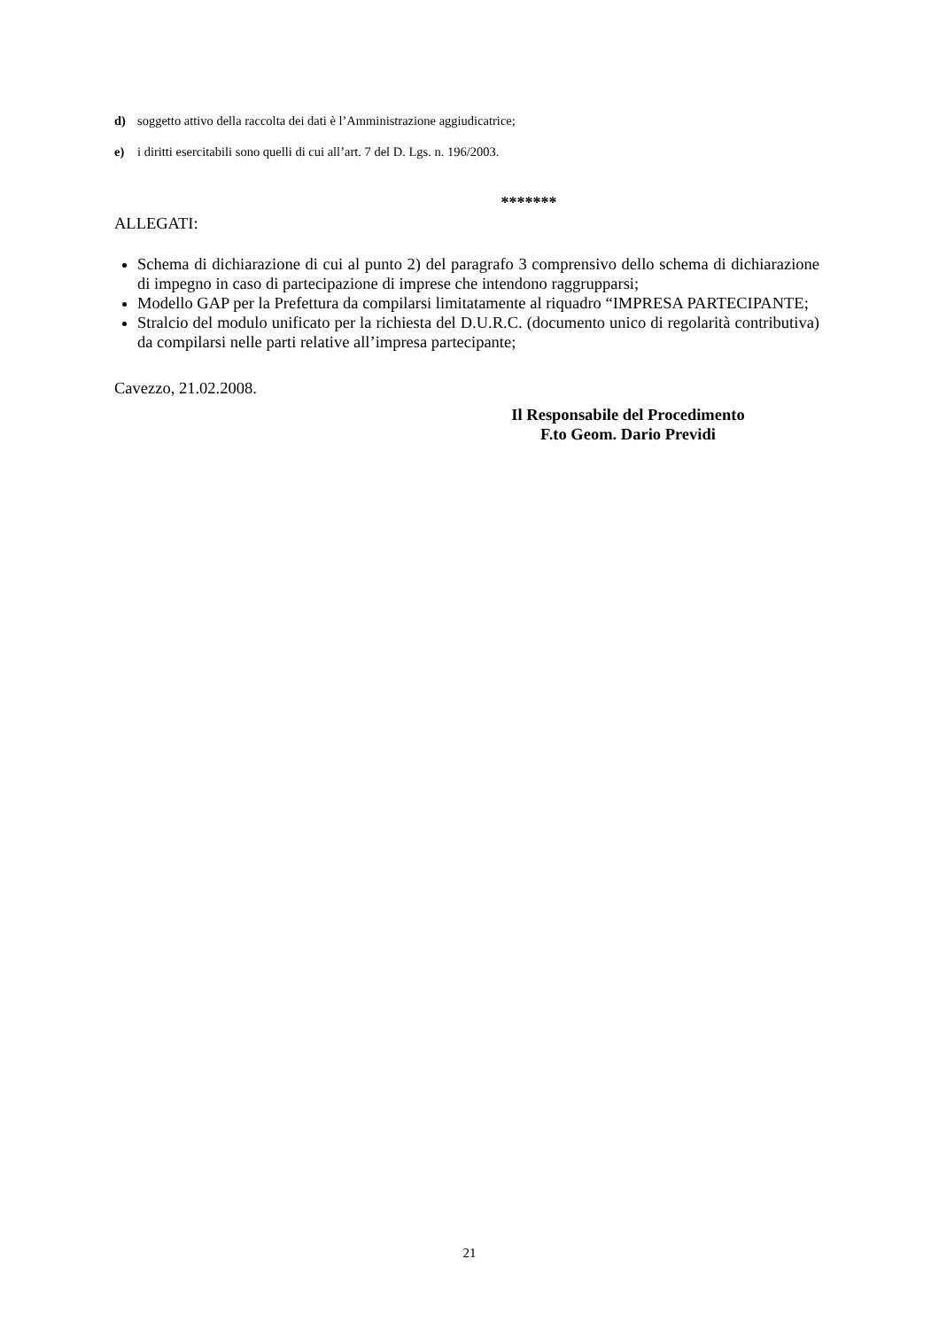d) soggetto attivo della raccolta dei dati è l’Amministrazione aggiudicatrice;
e) i diritti esercitabili sono quelli di cui all’art. 7 del D. Lgs. n. 196/2003.
*******
ALLEGATI:
Schema di dichiarazione di cui al punto 2) del paragrafo 3 comprensivo dello schema di dichiarazione di impegno in caso di partecipazione di imprese che intendono raggrupparsi;
Modello GAP per la Prefettura da compilarsi limitatamente al riquadro “IMPRESA PARTECIPANTE;
Stralcio del modulo unificato per la richiesta del D.U.R.C. (documento unico di regolarità contributiva) da compilarsi nelle parti relative all’impresa partecipante;
Cavezzo, 21.02.2008.
Il Responsabile del Procedimento
F.to Geom. Dario Previdi
21